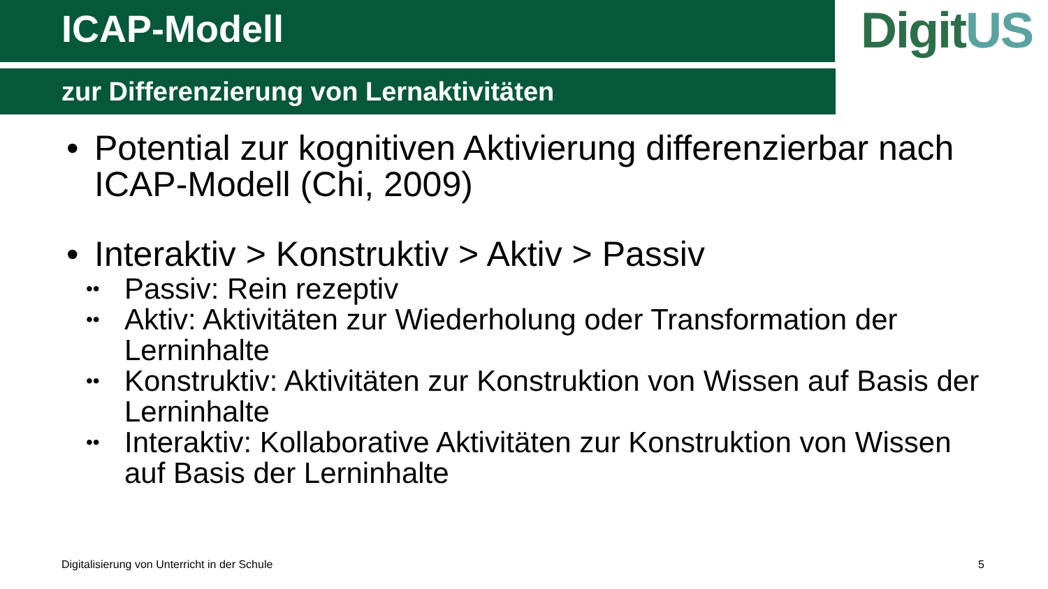ICAP-Modell
zur Differenzierung von Lernaktivitäten
DigitUS
• Potential zur kognitiven Aktivierung differenzierbar nach ICAP-Modell (Chi, 2009)
• Interaktiv > Konstruktiv > Aktiv > Passiv
••
Passiv: Rein rezeptiv
••
Aktiv: Aktivitäten zur Wiederholung oder Transformation der Lerninhalte
••
Konstruktiv: Aktivitäten zur Konstruktion von Wissen auf Basis der Lerninhalte
••
Interaktiv: Kollaborative Aktivitäten zur Konstruktion von Wissen auf Basis der Lerninhalte
Digitalisierung von Unterricht in der Schule
5